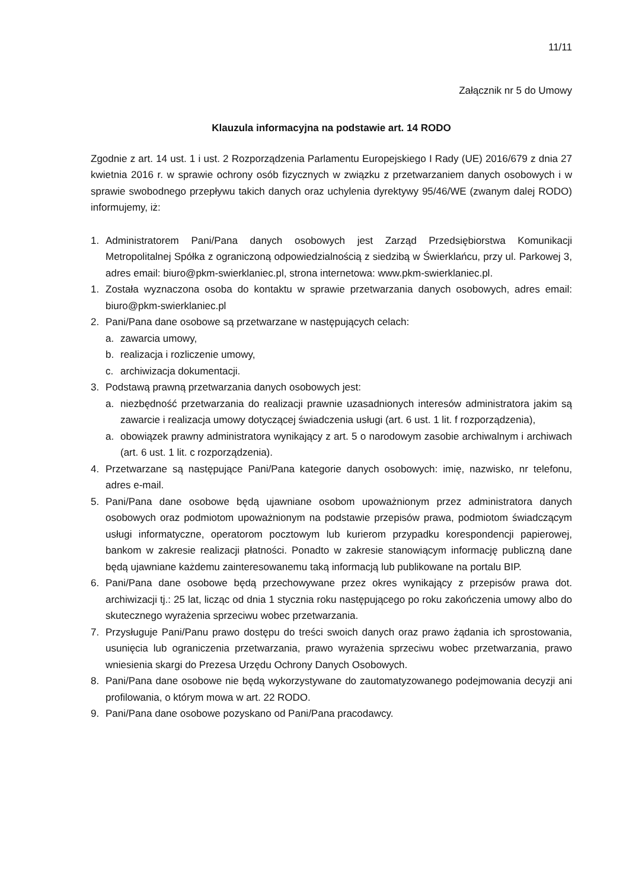11/11
Załącznik nr 5 do Umowy
Klauzula informacyjna na podstawie art. 14 RODO
Zgodnie z art. 14 ust. 1 i ust. 2 Rozporządzenia Parlamentu Europejskiego I Rady (UE) 2016/679 z dnia 27 kwietnia 2016 r. w sprawie ochrony osób fizycznych w związku z przetwarzaniem danych osobowych i w sprawie swobodnego przepływu takich danych oraz uchylenia dyrektywy 95/46/WE (zwanym dalej RODO) informujemy, iż:
1. Administratorem Pani/Pana danych osobowych jest Zarząd Przedsiębiorstwa Komunikacji Metropolitalnej Spółka z ograniczoną odpowiedzialnością z siedzibą w Świerklańcu, przy ul. Parkowej 3, adres email: biuro@pkm-swierklaniec.pl, strona internetowa: www.pkm-swierklaniec.pl.
1. Została wyznaczona osoba do kontaktu w sprawie przetwarzania danych osobowych, adres email: biuro@pkm-swierklaniec.pl
2. Pani/Pana dane osobowe są przetwarzane w następujących celach:
a. zawarcia umowy,
b. realizacja i rozliczenie umowy,
c. archiwizacja dokumentacji.
3. Podstawą prawną przetwarzania danych osobowych jest:
a. niezbędność przetwarzania do realizacji prawnie uzasadnionych interesów administratora jakim są zawarcie i realizacja umowy dotyczącej świadczenia usługi (art. 6 ust. 1 lit. f rozporządzenia),
a. obowiązek prawny administratora wynikający z art. 5 o narodowym zasobie archiwalnym i archiwach (art. 6 ust. 1 lit. c rozporządzenia).
4. Przetwarzane są następujące Pani/Pana kategorie danych osobowych: imię, nazwisko, nr telefonu, adres e-mail.
5. Pani/Pana dane osobowe będą ujawniane osobom upoważnionym przez administratora danych osobowych oraz podmiotom upoważnionym na podstawie przepisów prawa, podmiotom świadczącym usługi informatyczne, operatorom pocztowym lub kurierom przypadku korespondencji papierowej, bankom w zakresie realizacji płatności. Ponadto w zakresie stanowiącym informację publiczną dane będą ujawniane każdemu zainteresowanemu taką informacją lub publikowane na portalu BIP.
6. Pani/Pana dane osobowe będą przechowywane przez okres wynikający z przepisów prawa dot. archiwizacji tj.: 25 lat, licząc od dnia 1 stycznia roku następującego po roku zakończenia umowy albo do skutecznego wyrażenia sprzeciwu wobec przetwarzania.
7. Przysługuje Pani/Panu prawo dostępu do treści swoich danych oraz prawo żądania ich sprostowania, usunięcia lub ograniczenia przetwarzania, prawo wyrażenia sprzeciwu wobec przetwarzania, prawo wniesienia skargi do Prezesa Urzędu Ochrony Danych Osobowych.
8. Pani/Pana dane osobowe nie będą wykorzystywane do zautomatyzowanego podejmowania decyzji ani profilowania, o którym mowa w art. 22 RODO.
9. Pani/Pana dane osobowe pozyskano od Pani/Pana pracodawcy.